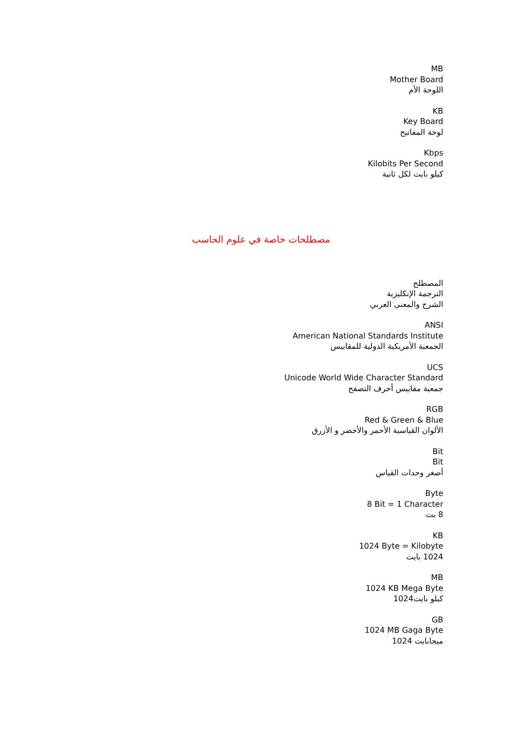MB
Mother Board
اللوحة الأم
KB
Key Board
لوحة المفاتيح
Kbps
Kilobits Per Second
كيلو بايت لكل ثانية
مصطلحات خاصة في علوم الحاسب
المصطلح
الترجمة الإنكليزية
الشرح والمعنى العربي
ANSI
American National Standards Institute
الجمعية الأمريكية الدولية للمقاييس
UCS
Unicode World Wide Character Standard
جمعية مقاييس أحرف التصفح
RGB
Red & Green & Blue
الألوان القياسية الأحمر والأخضر و الأزرق
Bit
Bit
أصغر وحدات القياس
Byte
8 Bit = 1 Character
8 بت
KB
1024 Byte = Kilobyte
1024 بايت
MB
1024 KB Mega Byte
كيلو بايت1024
GB
1024 MB Gaga Byte
ميجابايت 1024